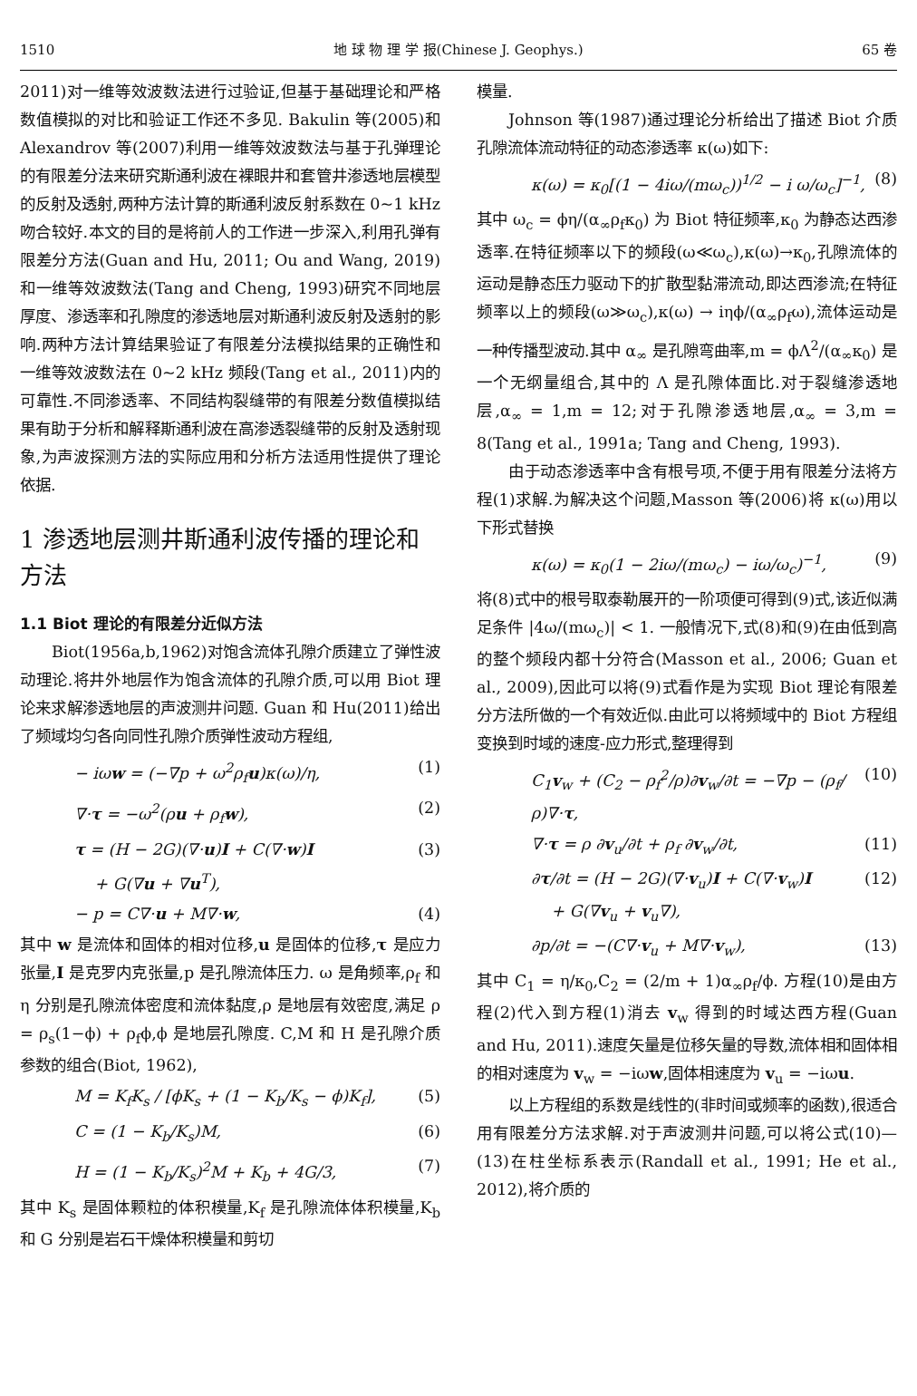1510 地 球 物 理 学 报(Chinese J. Geophys.) 65 卷
2011)对一维等效波数法进行过验证,但基于基础理论和严格数值模拟的对比和验证工作还不多见. Bakulin 等(2005)和 Alexandrov 等(2007)利用一维等效波数法与基于孔弹理论的有限差分法来研究斯通利波在裸眼井和套管井渗透地层模型的反射及透射,两种方法计算的斯通利波反射系数在 0~1 kHz 吻合较好.本文的目的是将前人的工作进一步深入,利用孔弹有限差分方法(Guan and Hu, 2011; Ou and Wang, 2019)和一维等效波数法(Tang and Cheng, 1993)研究不同地层厚度、渗透率和孔隙度的渗透地层对斯通利波反射及透射的影响.两种方法计算结果验证了有限差分法模拟结果的正确性和一维等效波数法在 0~2 kHz 频段(Tang et al., 2011)内的可靠性.不同渗透率、不同结构裂缝带的有限差分数值模拟结果有助于分析和解释斯通利波在高渗透裂缝带的反射及透射现象,为声波探测方法的实际应用和分析方法适用性提供了理论依据.
1 渗透地层测井斯通利波传播的理论和方法
1.1 Biot 理论的有限差分近似方法
Biot(1956a,b,1962)对饱含流体孔隙介质建立了弹性波动理论.将井外地层作为饱含流体的孔隙介质,可以用 Biot 理论来求解渗透地层的声波测井问题. Guan 和 Hu(2011)给出了频域均匀各向同性孔隙介质弹性波动方程组,
− iωw = (−∇p + ω<sup>2</sup>ρ<sub>f</sub>u)κ(ω)/η, (1)
∇·τ = −ω<sup>2</sup>(ρu + ρ<sub>f</sub>w), (2)
τ = (H − 2G)(∇·u)I + C(∇·w)I
+ G(∇u + ∇u<sup>T</sup>), (3)
− p = C∇·u + M∇·w, (4)
其中 w 是流体和固体的相对位移,u 是固体的位移,τ 是应力张量,I 是克罗内克张量,p 是孔隙流体压力. ω 是角频率,ρ<sub>f</sub> 和 η 分别是孔隙流体密度和流体黏度,ρ 是地层有效密度,满足 ρ = ρ<sub>s</sub>(1−ϕ) + ρ<sub>f</sub>ϕ,ϕ 是地层孔隙度. C,M 和 H 是孔隙介质参数的组合(Biot, 1962),
M = K<sub>f</sub>K<sub>s</sub> / [ϕK<sub>s</sub> + (1 − K<sub>b</sub>/K<sub>s</sub> − ϕ)K<sub>f</sub>], (5)
C = (1 − K<sub>b</sub>/K<sub>s</sub>)M, (6)
H = (1 − K<sub>b</sub>/K<sub>s</sub>)<sup>2</sup>M + K<sub>b</sub> + 4G/3, (7)
其中 K<sub>s</sub> 是固体颗粒的体积模量,K<sub>f</sub> 是孔隙流体体积模量,K<sub>b</sub> 和 G 分别是岩石干燥体积模量和剪切
模量.
Johnson 等(1987)通过理论分析给出了描述 Biot 介质孔隙流体流动特征的动态渗透率 κ(ω)如下:
κ(ω) = κ<sub>0</sub>[(1 − 4iω/(mω<sub>c</sub>))<sup>1/2</sup> − i ω/ω<sub>c</sub>]<sup>−1</sup>, (8)
其中 ω<sub>c</sub> = ϕη/(α<sub>∞</sub>ρ<sub>f</sub>κ<sub>0</sub>) 为 Biot 特征频率,κ<sub>0</sub> 为静态达西渗透率.在特征频率以下的频段(ω≪ω<sub>c</sub>),κ(ω)→κ<sub>0</sub>,孔隙流体的运动是静态压力驱动下的扩散型黏滞流动,即达西渗流;在特征频率以上的频段(ω≫ω<sub>c</sub>),κ(ω) → iηϕ/(α<sub>∞</sub>ρ<sub>f</sub>ω),流体运动是一种传播型波动.其中 α<sub>∞</sub> 是孔隙弯曲率,m = ϕΛ<sup>2</sup>/(α<sub>∞</sub>κ<sub>0</sub>) 是一个无纲量组合,其中的 Λ 是孔隙体面比.对于裂缝渗透地层,α<sub>∞</sub> = 1,m = 12;对于孔隙渗透地层,α<sub>∞</sub> = 3,m = 8(Tang et al., 1991a; Tang and Cheng, 1993).
由于动态渗透率中含有根号项,不便于用有限差分法将方程(1)求解.为解决这个问题,Masson 等(2006)将 κ(ω)用以下形式替换
κ(ω) = κ<sub>0</sub>(1 − 2iω/(mω<sub>c</sub>) − iω/ω<sub>c</sub>)<sup>−1</sup>, (9)
将(8)式中的根号取泰勒展开的一阶项便可得到(9)式,该近似满足条件 |4ω/(mω<sub>c</sub>)| < 1. 一般情况下,式(8)和(9)在由低到高的整个频段内都十分符合(Masson et al., 2006; Guan et al., 2009),因此可以将(9)式看作是为实现 Biot 理论有限差分方法所做的一个有效近似.由此可以将频域中的 Biot 方程组变换到时域的速度-应力形式,整理得到
C<sub>1</sub>v<sub>w</sub> + (C<sub>2</sub> − ρ<sub>f</sub><sup>2</sup>/ρ)∂v<sub>w</sub>/∂t = −∇p − (ρ<sub>f</sub>/ρ)∇·τ, (10)
∇·τ = ρ ∂v<sub>u</sub>/∂t + ρ<sub>f</sub> ∂v<sub>w</sub>/∂t, (11)
∂τ/∂t = (H − 2G)(∇·v<sub>u</sub>)I + C(∇·v<sub>w</sub>)I
+ G(∇v<sub>u</sub> + v<sub>u</sub>∇), (12)
∂p/∂t = −(C∇·v<sub>u</sub> + M∇·v<sub>w</sub>), (13)
其中 C<sub>1</sub> = η/κ<sub>0</sub>,C<sub>2</sub> = (2/m + 1)α<sub>∞</sub>ρ<sub>f</sub>/ϕ. 方程(10)是由方程(2)代入到方程(1)消去 v<sub>w</sub> 得到的时域达西方程(Guan and Hu, 2011).速度矢量是位移矢量的导数,流体相和固体相的相对速度为 v<sub>w</sub> = −iωw,固体相速度为 v<sub>u</sub> = −iωu.
以上方程组的系数是线性的(非时间或频率的函数),很适合用有限差分方法求解.对于声波测井问题,可以将公式(10)—(13)在柱坐标系表示(Randall et al., 1991; He et al., 2012),将介质的